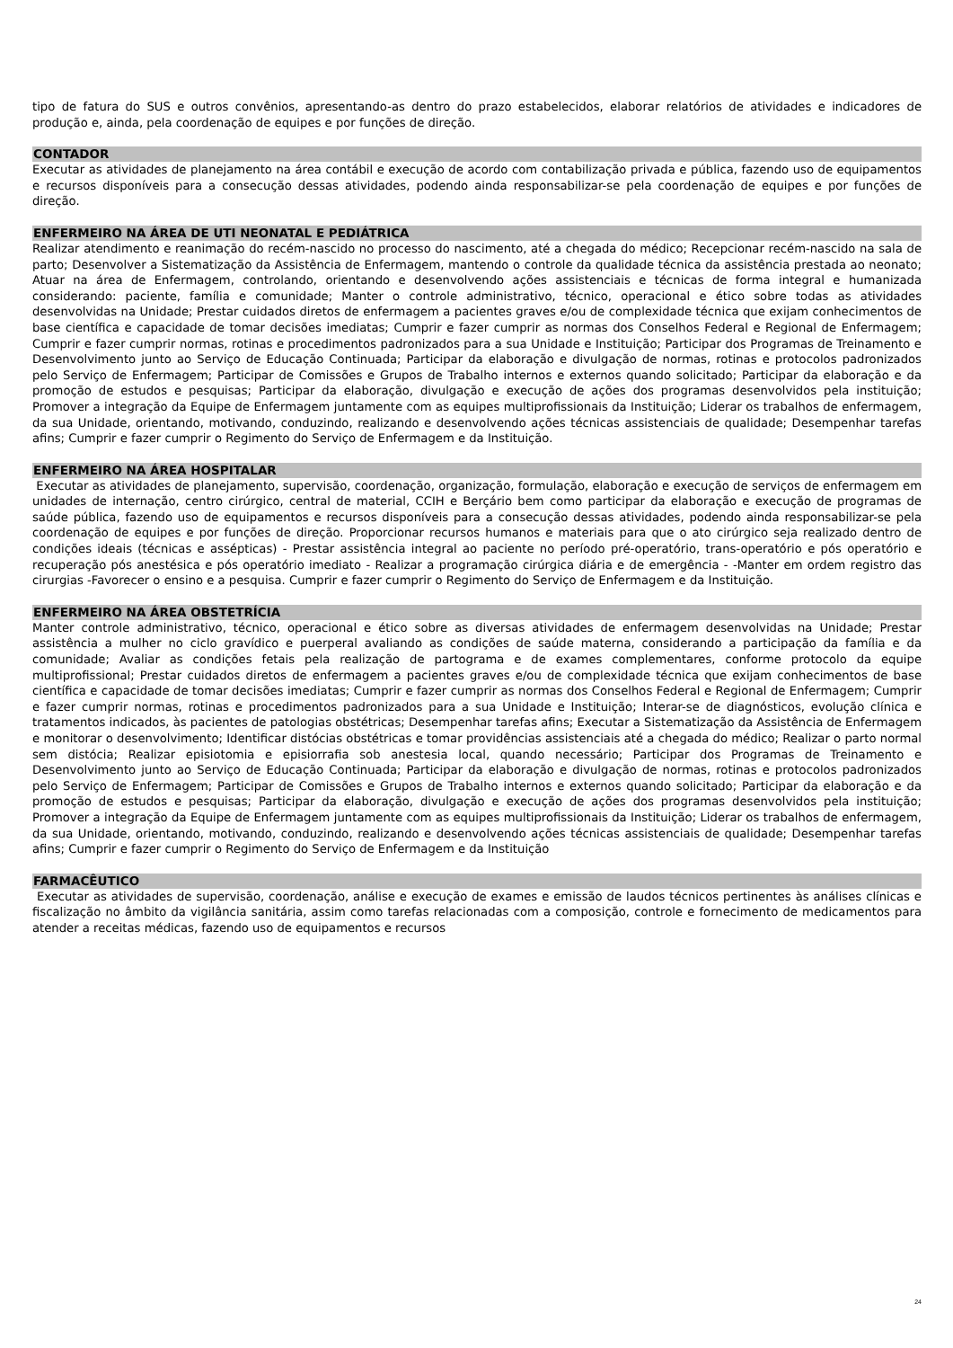tipo de fatura do SUS e outros convênios, apresentando-as dentro do prazo estabelecidos, elaborar relatórios de atividades e indicadores de produção e, ainda, pela coordenação de equipes e por funções de direção.
CONTADOR
Executar as atividades de planejamento na área contábil e execução de acordo com contabilização privada e pública, fazendo uso de equipamentos e recursos disponíveis para a consecução dessas atividades, podendo ainda responsabilizar-se pela coordenação de equipes e por funções de direção.
ENFERMEIRO NA ÁREA DE UTI NEONATAL E PEDIÁTRICA
Realizar atendimento e reanimação do recém-nascido no processo do nascimento, até a chegada do médico; Recepcionar recém-nascido na sala de parto; Desenvolver a Sistematização da Assistência de Enfermagem, mantendo o controle da qualidade técnica da assistência prestada ao neonato; Atuar na área de Enfermagem, controlando, orientando e desenvolvendo ações assistenciais e técnicas de forma integral e humanizada considerando: paciente, família e comunidade; Manter o controle administrativo, técnico, operacional e ético sobre todas as atividades desenvolvidas na Unidade; Prestar cuidados diretos de enfermagem a pacientes graves e/ou de complexidade técnica que exijam conhecimentos de base científica e capacidade de tomar decisões imediatas; Cumprir e fazer cumprir as normas dos Conselhos Federal e Regional de Enfermagem; Cumprir e fazer cumprir normas, rotinas e procedimentos padronizados para a sua Unidade e Instituição; Participar dos Programas de Treinamento e Desenvolvimento junto ao Serviço de Educação Continuada; Participar da elaboração e divulgação de normas, rotinas e protocolos padronizados pelo Serviço de Enfermagem; Participar de Comissões e Grupos de Trabalho internos e externos quando solicitado; Participar da elaboração e da promoção de estudos e pesquisas; Participar da elaboração, divulgação e execução de ações dos programas desenvolvidos pela instituição; Promover a integração da Equipe de Enfermagem juntamente com as equipes multiprofissionais da Instituição; Liderar os trabalhos de enfermagem, da sua Unidade, orientando, motivando, conduzindo, realizando e desenvolvendo ações técnicas assistenciais de qualidade; Desempenhar tarefas afins; Cumprir e fazer cumprir o Regimento do Serviço de Enfermagem e da Instituição.
ENFERMEIRO NA ÁREA HOSPITALAR
Executar as atividades de planejamento, supervisão, coordenação, organização, formulação, elaboração e execução de serviços de enfermagem em unidades de internação, centro cirúrgico, central de material, CCIH e Berçário bem como participar da elaboração e execução de programas de saúde pública, fazendo uso de equipamentos e recursos disponíveis para a consecução dessas atividades, podendo ainda responsabilizar-se pela coordenação de equipes e por funções de direção. Proporcionar recursos humanos e materiais para que o ato cirúrgico seja realizado dentro de condições ideais (técnicas e assépticas) - Prestar assistência integral ao paciente no período pré-operatório, trans-operatório e pós operatório e recuperação pós anestésica e pós operatório imediato - Realizar a programação cirúrgica diária e de emergência - -Manter em ordem registro das cirurgias -Favorecer o ensino e a pesquisa. Cumprir e fazer cumprir o Regimento do Serviço de Enfermagem e da Instituição.
ENFERMEIRO NA ÁREA OBSTETRÍCIA
Manter controle administrativo, técnico, operacional e ético sobre as diversas atividades de enfermagem desenvolvidas na Unidade; Prestar assistência a mulher no ciclo gravídico e puerperal avaliando as condições de saúde materna, considerando a participação da família e da comunidade; Avaliar as condições fetais pela realização de partograma e de exames complementares, conforme protocolo da equipe multiprofissional; Prestar cuidados diretos de enfermagem a pacientes graves e/ou de complexidade técnica que exijam conhecimentos de base científica e capacidade de tomar decisões imediatas; Cumprir e fazer cumprir as normas dos Conselhos Federal e Regional de Enfermagem; Cumprir e fazer cumprir normas, rotinas e procedimentos padronizados para a sua Unidade e Instituição; Interar-se de diagnósticos, evolução clínica e tratamentos indicados, às pacientes de patologias obstétricas; Desempenhar tarefas afins; Executar a Sistematização da Assistência de Enfermagem e monitorar o desenvolvimento; Identificar distócias obstétricas e tomar providências assistenciais até a chegada do médico; Realizar o parto normal sem distócia; Realizar episiotomia e episiorrafia sob anestesia local, quando necessário; Participar dos Programas de Treinamento e Desenvolvimento junto ao Serviço de Educação Continuada; Participar da elaboração e divulgação de normas, rotinas e protocolos padronizados pelo Serviço de Enfermagem; Participar de Comissões e Grupos de Trabalho internos e externos quando solicitado; Participar da elaboração e da promoção de estudos e pesquisas; Participar da elaboração, divulgação e execução de ações dos programas desenvolvidos pela instituição; Promover a integração da Equipe de Enfermagem juntamente com as equipes multiprofissionais da Instituição; Liderar os trabalhos de enfermagem, da sua Unidade, orientando, motivando, conduzindo, realizando e desenvolvendo ações técnicas assistenciais de qualidade; Desempenhar tarefas afins; Cumprir e fazer cumprir o Regimento do Serviço de Enfermagem e da Instituição
FARMACÊUTICO
Executar as atividades de supervisão, coordenação, análise e execução de exames e emissão de laudos técnicos pertinentes às análises clínicas e fiscalização no âmbito da vigilância sanitária, assim como tarefas relacionadas com a composição, controle e fornecimento de medicamentos para atender a receitas médicas, fazendo uso de equipamentos e recursos
24